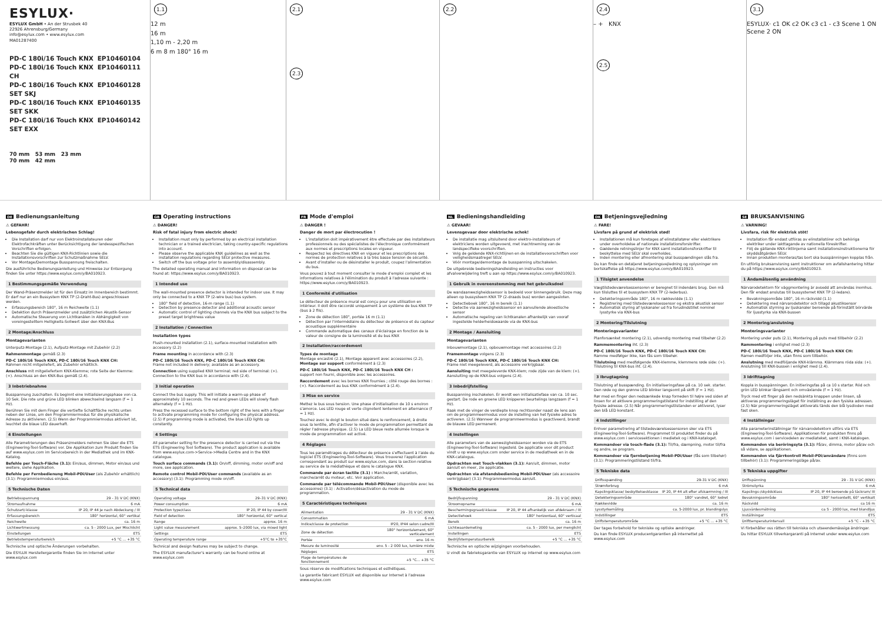ESYLUX·
ESYLUX GmbH • An der Strusbek 40
22926 Ahrensburg/Germany
info@esylux.com • www.esylux.com
MA01287400
PD-C 180i/16 Touch KNX EP10460104
PD-C 180i/16 Touch KNX CH EP10460111
PD-C 180i/16 Touch KNX SET SKJ EP10460128
PD-C 180i/16 Touch KNX SET SKK EP10460135
PD-C 180i/16 Touch KNX SET EXX EP10460142
70 mm 53 mm 23 mm
70 mm 42 mm
1.1
12 m
16 m
1,10 m - 2,20 m
6 m 8 m 180° 16 m
2.1
2.3
2.2 2.4
– + KNX
2.5
3.1
ESYLUX· c1 OK c2 OK c3 c1 - c3 Scene 1 ON Scene 2 ON
DE Bedienungsanleitung
⚠ GEFAHR!
Lebensgefahr durch elektrischen Schlag!
Die Installation darf nur von Elektroinstallateuren oder Elektrofachkräften unter Berücksichtigung der landesspezifischen Vorschriften erfolgen.
Beachten Sie die gültigen KNX-Richtlinien sowie die Installationsvorschriften zur Schutzmaßnahme SELV.
Vor Montage/Demontage Busspannung freischalten.
Die ausführliche Bedienungsanleitung und Hinweise zur Entsorgung finden Sie unter https://www.esylux.com/y/BA010923.
1 Bestimmungsgemäße Verwendung
Der Wand-Präsenzmelder ist für den Einsatz im Innenbereich bestimmt. Er darf nur an ein Bussystem KNX TP (2-Draht-Bus) angeschlossen werden.
Erfassungsbereich 180°, 16 m Reichweite (1.1)
Detektion durch Präsenzmelder und zusätzlichen Akustik-Sensor
Automatische Steuerung von Lichtkanälen in Abhängigkeit von voreingestelltem Helligkeits-Sollwert über den KNX-Bus
2 Montage/Anschluss
Montagevarianten
Unterputz-Montage (2.1), Aufputz-Montage mit Zubehör (2.2)
Rahmenmontage gemäß (2.3)
PD-C 180i/16 Touch KNX, PD-C 180i/16 Touch KNX CH:
Rahmen nicht mitgeliefert, als Zubehör erhältlich.
Anschluss mit mitgeliefertem KNX-Klemme; rote Seite der Klemme: (+). Anschluss an den KNX-Bus gemäß (2.4).
3 Inbetriebnahme
Busspannung zuschalten. Es beginnt eine Initialisierungsphase von ca. 10 Sek. Die rote und grüne LED blinken abwechselnd langsam (f = 1 Hz).
Berühren Sie mit dem Finger die vertiefte Schaltfläche rechts unten neben der Linse, um den Programmiermodus für die physikalische Adresse zu aktivieren. (2.5) Wenn der Programmiermodus aktiviert ist, leuchtet die blaue LED dauerhaft.
4 Einstellungen
Alle Parametrierungen des Präsenzmelders nehmen Sie über die ETS (Engineering-Tool-Software) vor. Die Applikation zum Produkt finden Sie auf www.esylux.com im Servicebereich in der Mediathek und im KNX-Katalog.
Befehle per Touch-Fläche (3.1): Ein/aus, dimmen, Motor ein/aus und weitere, siehe Applikation.
Befehle per Fernbedienung Mobil-PDi/User (als Zubehör erhältlich) (3.1): Programmiermodus ein/aus.
5 Technische Daten
| Betriebsspannung | 29 - 31 V DC (KNX) |
| Stromaufnahme | 6 mA |
| Schutzart/-klasse | IP 20, IP 44 je nach Abdeckung / III |
| Erfassungsbereich | 180° horizontal, 60° vertikal |
| Reichweite | ca. 16 m |
| Lichtwertmessung | ca. 5 - 2000 Lux, per Mischlicht |
| Einstellungen | ETS |
| Betriebstemperaturbereich | +5 °C ... +35 °C |
Technische und optische Änderungen vorbehalten.
Die ESYLUX Herstellergarantie finden Sie im Internet unter www.esylux.com
GB Operating instructions
⚠ DANGER!
Risk of fatal injury from electric shock!
Installation must only by performed by an electrical installation technician or a trained electrician, taking country-specific regulations into account.
Please observe the applicable KNX guidelines as well as the installation regulations regarding SELV protective measures.
Switch off the bus voltage prior to assembly/disassembly.
The detailed operating manual and information on disposal can be found at: https://www.esylux.com/y/BA010923.
1 Intended use
The wall-mounted presence detector is intended for indoor use. It may only be connected to a KNX TP (2-wire bus) bus system.
180° field of detection, 16-m range (1.1)
Detection by presence detector and additional acoustic sensor
Automatic control of lighting channels via the KNX bus subject to the preset target brightness value
2 Installation / Connection
Installation types
Flush-mounted installation (2.1), surface-mounted installation with accessory (2.2)
Frame mounting in accordance with (2.3)
PD-C 180i/16 Touch KNX, PD-C 180i/16 Touch KNX CH:
Frame not included in delivery; available as an accessory.
Connection using supplied KNX terminal; red side of terminal: (+). Connection to the KNX bus in accordance with (2.4).
3 Initial operation
Connect the bus supply. This will initiate a warm-up phase of approximately 10 seconds. The red and green LEDs will slowly flash alternately (f = 1 Hz).
Press the recessed surface to the bottom right of the lens with a finger to activate programming mode for configuring the physical address. (2.5) If programming mode is activated, the blue LED lights up constantly.
4 Settings
All parameter setting for the presence detector is carried out via the ETS (Engineering Tool Software). The product application is available from www.esylux.com->Service->Media Centre and in the KNX catalogue.
Touch surface commands (3.1): On/off, dimming, motor on/off and more, see application.
Remote control Mobil-PDi/User commands (available as an accessory) (3.1): Programming mode on/off.
5 Technical data
| Operating voltage | 29–31 V DC (KNX) |
| Power consumption | 6 mA |
| Protection type/class | IP 20, IP 44 by cover/III |
| Field of detection | 180° horizontal, 60° vertical |
| Range | approx. 16 m |
| Light value measurement | approx. 5–2000 lux, via mixed light |
| Settings | ETS |
| Operating temperature range | +5°C to +35°C |
Technical and design features may be subject to change.
The ESYLUX manufacturer's warranty can be found online at www.esylux.com
FR Mode d'emploi
⚠ DANGER !
Danger de mort par électrocution !
L'installation doit impérativement être effectuée par des installateurs professionnels ou des spécialistes de l'électronique conformément aux normes et prescriptions locales en vigueur.
Respectez les directives KNX en vigueur et les prescriptions des normes de protection relatives à la très basse tension de sécurité.
Avant d'installer ou de désinstaller le produit, coupez l'alimentation du bus.
Vous pouvez à tout moment consulter le mode d'emploi complet et les informations relatives à l'élimination du produit à l'adresse suivante : https://www.esylux.com/y/BA010923.
1 Conformité d'utilisation
Le détecteur de présence mural est conçu pour une utilisation en intérieur. Il doit être raccordé uniquement à un système de bus KNX TP (bus à 2 fils).
Zone de détection 180°, portée 16 m (1.1)
Détection par l'intermédiaire du détecteur de présence et du capteur acoustique supplémentaire
Commande automatique des canaux d'éclairage en fonction de la valeur de consigne de la luminosité et du bus KNX
2 Installation/raccordement
Types de montage
Montage encastré (2.1), Montage apparent avec accessoires (2.2), Montage sur support conformément à (2.3)
PD-C 180i/16 Touch KNX, PD-C 180i/16 Touch KNX CH :
support non fourni, disponible avec les accessoires.
Raccordement avec les bornes KNX fournies ; côté rouge des bornes : (+). Raccordement au bus KNX conformément à (2.4).
3 Mise en service
Mettez le bus sous tension. Une phase d'initialisation de 10 s environ s'amorce. Les LED rouge et verte clignotent lentement en alternance (f = 1 Hz).
Touchez avec le doigt le bouton situé dans le renfoncement, à droite sous la lentille, afin d'activer le mode de programmation permettant de régler l'adresse physique. (2.5) La LED bleue reste allumée lorsque le mode de programmation est activé.
4 Réglages
Tous les paramétrages du détecteur de présence s'effectuent à l'aide du logiciel ETS (Engineering-Tool-Software). Vous trouverez l'application correspondant au produit sur www.esylux.com, dans la section relative au service de la médiathèque et dans le catalogue KNX.
Commande par écran tactile (3.1) : Marche/arrêt, variation, marche/arrêt du moteur, etc. Voir application.
Commande par télécommande Mobil-PDi/User (disponible avec les accessoires) (3.1) : Activation/désactivation du mode de programmation.
5 Caractéristiques techniques
| Alimentation | 29 - 31 V DC (KNX) |
| Consommation | 6 mA |
| Indice/classe de protection | IP20, IP44 selon cadre/III |
| Zone de détection | 180° horizontalement, 60° verticalement |
| Portée | env. 16 m |
| Mesure de luminosité | env. 5 - 2 000 lux, lumière mixte |
| Réglages | ETS |
| Plage de températures de fonctionnement | +5 °C... +35 °C |
Sous réserve de modifications techniques et esthétiques.
La garantie fabricant ESYLUX est disponible sur Internet à l'adresse www.esylux.com
NL Bedieningshandleiding
⚠ GEVAAR!
Levensgevaar door elektrische schok!
De installatie mag uitsluitend door elektro-installateurs of elektricïens worden uitgevoerd, met inachtneming van de landspecifieke voorschriften.
Volg de geldende KNX-richtlijnen en de installatievoorschriften voor veiligheidsmaatregel SELV.
Vóór montage/demontage de busspanning uitschakelen.
De uitgebreide bedieningshandleiding en instructies voor afvalverwijdering treft u aan op https://www.esylux.com/y/BA010923.
1 Gebruik in overeenstemming met het gebruiksdoel
De wandaanwezigheidssensor is bedoeld voor binnengebruik. Deze mag alleen op bussysteem KNX TP (2-draads bus) worden aangesloten.
Detectieboek 180°, 16 m bereik (1.1)
Detectie via aanwezigheidssensor en aanvullende akoestische sensor
Automatische regeling van lichtkanalen afhankelijk van vooraf ingestelde helderheidswaarde via de KNX-bus
2 Montage / Aansluiting
Montagevarianten
Inbouwmontage (2.1), opbouwmontage met accessoires (2.2)
Framemontage volgens (2.3)
PD-C 180i/16 Touch KNX, PD-C 180i/16 Touch KNX CH:
Frame niet meegeleverd, als accessoire verkrijgbaar.
Aansluiting met meegeleverde KNX-klem; rode zijde van de klem: (+). Aansluiting op de KNX-bus volgens (2.4).
3 Inbedrijfstelling
Busspanning inschakelen. Er wordt een initialisatiefase van ca. 10 sec. gestart. De rode en groene LED knipperen beurtelings langzaam (f = 1 Hz).
Raak met de vinger de verdiepte knop rechtsonder naast de lens aan om de programmeermodus voor de instelling van het fysieke adres te activeren. (2.5) Wanneer de programmeermodus is geactiveerd, brandt de blauwe LED permanent.
4 Instellingen
Alle parameters van de aanwezigheidssensor worden via de ETS (Engineering-Tool-Software) ingesteld. De applicatie voor dit product vindt u op www.esylux.com onder service in de mediatheek en in de KNX-catalogus.
Opdrachten met Touch-vlakken (3.1): Aan/uit, dimmen, motor aan/uit en meer, zie applicatie.
Opdrachten via afstandsbediening Mobil-PDi/User (als accessoire verkrijgbaar) (3.1): Programmeermodus aan/uit.
5 Technische gegevens
| Bedrijfsspanning | 29 - 31 V DC (KNX) |
| Stroomopname | 6 mA |
| Beschermingsgraad/-klasse | IP 20, IP 44 afhankelijk van afdekraam / III |
| Detectiehoek | 180° horizontaal, 60° verticaal |
| Bereik | ca. 16 m |
| Lichtwaardemeting | ca. 5 - 2000 lux, per menglicht |
| Instellingen | ETS |
| Bedrijfstemperatuurbereik | +5 °C ... +35 °C |
Technische en optische wijzigingen voorbehouden.
U vindt de fabrieksgarantie van ESYLUX op internet op www.esylux.com
DK Betjeningsvejledning
⚠ FARE!
Livsfare på grund af elektrisk stød!
Installationen må kun foretages af elinstallatører eller elektrikere under overholdelse af nationale installationsforskrifter.
Gældende retningslinjer for KNX samt installationsforskrifter til beskyttelse med SELV skal overholdes.
Inden montering eller afmontering skal busspændingen slås fra.
Du kan finde en detaljeret betjeningsvejledning og oplysninger om bortskaffelse på https://www.esylux.com/y/BA010923.
1 Tilsigtet anvendelse
Vægtilstedeværelsessensoren er beregnet til indendørs brug. Den må kun tilsluttes til et bussystem KNX TP (2-lederbus).
Detekteringsområde 180°, 16 m rækkevidde (1.1)
Registrering med tilstedeværelsessensor og ekstra akustisk sensor
Automatisk styring af lyskanaler ud fra forudindstillet nominel lysstyrke via KNX-bus
2 Montering/Tilslutning
Monteringsvarianter
Planforsænket montering (2.1), udvendig montering med tilbehør (2.2)
Rammemontering iht. (2.3)
PD-C 180i/16 Touch KNX, PD-C 180i/16 Touch KNX CH:
Ramme medfølger ikke, kan fås som tilbehør.
Tilslutning med medfølgende KNX-klemme, klemmens røde side: (+). Tilslutning til KNX-bus iht. (2.4).
3 Ibrugtagning
Tilslutning af busspænding. En initialiseringsfase på ca. 10 sek. starter. Den røde og den grønne LED blinker langsomt på skift (f = 1 Hz).
Rør med en finger den nedsænkede knap forneden til højre ved siden af linsen for at aktivere programmeringstilstand for indstilling af den fysiske adresse. (2.5) Når programmeringstilstanden er aktiveret, lyser den blå LED konstant.
4 Indstillinger
Enhver parametrering af tilstedeværelsessensoren sker via ETS (Engineering-Tool-Software). Programmet til produktet finder du på www.esylux.com i servicesektionen i medietek og i KNX-kataloget.
Kommandoer via touch-flade (3.1): Til/fra, dæmpning, motor til/fra og andre, se program.
Kommandoer via fjernbetjening Mobil-PDi/User (fås som tilbehør) (3.1): Programmeringstilstand til/fra.
5 Tekniske data
| Driftsspænding | 29-31 V DC (KNX) |
| Strømforbrug | 6 mA |
| Kapslingsklasse/ beskyttelsesklasse | IP 20, IP 44 alt efter afskærmning / III |
| Detekteringsområde | 180° vandret, 60° lodret |
| Rækkevidde | ca. 16 m |
| Lysstyrkemåling | ca. 5-2000 lux, pr. blandingslys |
| Indstillinger | ETS |
| Driftstemperaturområde | +5 °C ... +35 °C |
Der tages forbehold for tekniske og optiske ændringer.
Du kan finde ESYLUX producentgarantien på internettet på www.esylux.com
SE BRUKSANVISNING
⚠ VARNING!
Livsfara, risk för elektrisk stöt!
Installation får endast utföras av elinstallatörer och behöriga elektriker under iakttagande av nationella föreskrifter.
Följ de gällande KNX-riktlinjerna samt installationsinstruktionerna för skyddsåtgärden SELV.
Innan produkten monteras/tas bort ska busspänningen kopplas från.
En utförlig bruksanvisning samt instruktioner om avfallshantering hittar du på https://www.esylux.com/y/BA010923.
1 Ändamålsenlig användning
Närvarodetektorn för väggmontering är avsedd att användas inomhus. Den får endast anslutas till bussystemet KNX TP (2-ledare).
Bevakningsområde 180°, 16 m räckvidd (1.1)
Detektering med närvarodetektor och tillagd akustiksensor
Automatisk styrning av ljuskanaler beroende på förinställt börvärde för ljusstyrka via KNX-bussen
2 Montering/anslutning
Monteringsvarianter
Montering under puts (2.1), Montering på puts med tillbehör (2.2)
Rammontering i enlighet med (2.3)
PD-C 180i/16 Touch KNX, PD-C 180i/16 Touch KNX CH:
Ramen medföljer inte, utan finns som tillbehör.
Anslutning med medföljande KNX-klämma. Klämmans röda sida: (+). Anslutning till KNX-bussen i enlighet med (2.4).
3 Idrifttagning
Koppla in busspänningen. En initieringsfas på ca 10 s startar. Röd och grön LED blinkar långsamt och omväxlande (f = 1 Hz).
Tryck med ett finger på den nedsänkta knappen under linsen, så aktiveras programmeringsläget för inställning av den fysiska adressen. (2.5) När programmeringsläget aktiverats tänds den blå lysdioden med fast sken.
4 Inställningar
Alla parameterinställningar för närvarodetektorn utförs via ETS (Engineering-Tool-Software). Applikationen för produkten finns på www.esylux.com i servicedelen av mediateket, samt i KNX-katalogen.
Kommandon via beröringsyta (3.1): På/av, dimma, motor på/av och så vidare, se applikationen.
Kommandon via fjärrkontroll Mobil-PDi/användare (finns som tillbehör) (3.1): Programmeringsläge på/av.
5 Tekniska uppgifter
| Driftspänning | 29 - 31 V DC (KNX) |
| Strömstyrka | 6 mA |
| Kapslings-/skyddsklass | IP 20, IP 44 beroende på täckram/ III |
| Bevakningsområde | 180° horisontellt, 60° vertikalt |
| Räckvidd | ca 16 m |
| Ljusvärdesmätning | ca 5 - 2000 lux, med blandljus |
| Inställningar | ETS |
| Drifttemperaturintervall | +5 °C - +35 °C |
Vi förbehåller oss rätten till tekniska och utseendemässiga ändringar.
Du hittar ESYLUX tillverkargaranti på Internet under www.esylux.com